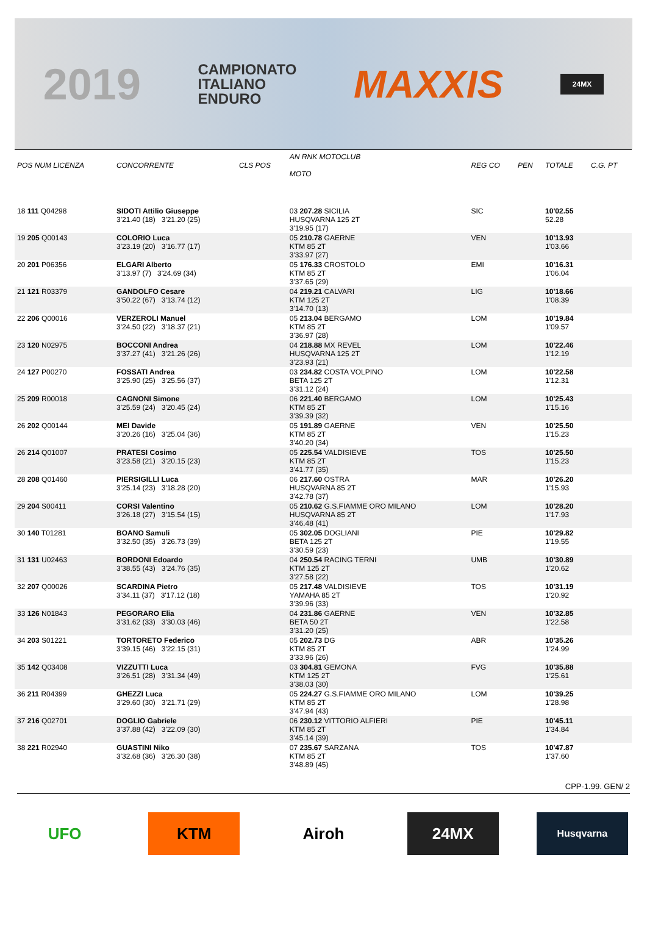2019
CAMPIONATO
ITALIANO
ENDURO
MAXXIS
24MX
| POS NUM LICENZA | CONCORRENTE | CLS POS | AN RNK MOTOCLUB MOTO | REG CO | PEN | TOTALE | C.G. PT |
| --- | --- | --- | --- | --- | --- | --- | --- |
| 18 111 Q04298 | SIDOTI Attilio Giuseppe 3'21.40 (18) 3'21.20 (25) | | 03 207.28 SICILIA HUSQVARNA 125 2T 3'19.95 (17) | SIC | | 10'02.55 52.28 | |
| 19 205 Q00143 | COLORIO Luca 3'23.19 (20) 3'16.77 (17) | | 05 210.78 GAERNE KTM 85 2T 3'33.97 (27) | VEN | | 10'13.93 1'03.66 | |
| 20 201 P06356 | ELGARI Alberto 3'13.97 (7) 3'24.69 (34) | | 05 176.33 CROSTOLO KTM 85 2T 3'37.65 (29) | EMI | | 10'16.31 1'06.04 | |
| 21 121 R03379 | GANDOLFO Cesare 3'50.22 (67) 3'13.74 (12) | | 04 219.21 CALVARI KTM 125 2T 3'14.70 (13) | LIG | | 10'18.66 1'08.39 | |
| 22 206 Q00016 | VERZEROLI Manuel 3'24.50 (22) 3'18.37 (21) | | 05 213.04 BERGAMO KTM 85 2T 3'36.97 (28) | LOM | | 10'19.84 1'09.57 | |
| 23 120 N02975 | BOCCONI Andrea 3'37.27 (41) 3'21.26 (26) | | 04 218.88 MX REVEL HUSQVARNA 125 2T 3'23.93 (21) | LOM | | 10'22.46 1'12.19 | |
| 24 127 P00270 | FOSSATI Andrea 3'25.90 (25) 3'25.56 (37) | | 03 234.82 COSTA VOLPINO BETA 125 2T 3'31.12 (24) | LOM | | 10'22.58 1'12.31 | |
| 25 209 R00018 | CAGNONI Simone 3'25.59 (24) 3'20.45 (24) | | 06 221.40 BERGAMO KTM 85 2T 3'39.39 (32) | LOM | | 10'25.43 1'15.16 | |
| 26 202 Q00144 | MEI Davide 3'20.26 (16) 3'25.04 (36) | | 05 191.89 GAERNE KTM 85 2T 3'40.20 (34) | VEN | | 10'25.50 1'15.23 | |
| 26 214 Q01007 | PRATESI Cosimo 3'23.58 (21) 3'20.15 (23) | | 05 225.54 VALDISIEVE KTM 85 2T 3'41.77 (35) | TOS | | 10'25.50 1'15.23 | |
| 28 208 Q01460 | PIERSIGILLI Luca 3'25.14 (23) 3'18.28 (20) | | 06 217.60 OSTRA HUSQVARNA 85 2T 3'42.78 (37) | MAR | | 10'26.20 1'15.93 | |
| 29 204 S00411 | CORSI Valentino 3'26.18 (27) 3'15.54 (15) | | 05 210.62 G.S.FIAMME ORO MILANO HUSQVARNA 85 2T 3'46.48 (41) | LOM | | 10'28.20 1'17.93 | |
| 30 140 T01281 | BOANO Samuli 3'32.50 (35) 3'26.73 (39) | | 05 302.05 DOGLIANI BETA 125 2T 3'30.59 (23) | PIE | | 10'29.82 1'19.55 | |
| 31 131 U02463 | BORDONI Edoardo 3'38.55 (43) 3'24.76 (35) | | 04 250.54 RACING TERNI KTM 125 2T 3'27.58 (22) | UMB | | 10'30.89 1'20.62 | |
| 32 207 Q00026 | SCARDINA Pietro 3'34.11 (37) 3'17.12 (18) | | 05 217.48 VALDISIEVE YAMAHA 85 2T 3'39.96 (33) | TOS | | 10'31.19 1'20.92 | |
| 33 126 N01843 | PEGORARO Elia 3'31.62 (33) 3'30.03 (46) | | 04 231.86 GAERNE BETA 50 2T 3'31.20 (25) | VEN | | 10'32.85 1'22.58 | |
| 34 203 S01221 | TORTORETO Federico 3'39.15 (46) 3'22.15 (31) | | 05 202.73 DG KTM 85 2T 3'33.96 (26) | ABR | | 10'35.26 1'24.99 | |
| 35 142 Q03408 | VIZZUTTI Luca 3'26.51 (28) 3'31.34 (49) | | 03 304.81 GEMONA KTM 125 2T 3'38.03 (30) | FVG | | 10'35.88 1'25.61 | |
| 36 211 R04399 | GHEZZI Luca 3'29.60 (30) 3'21.71 (29) | | 05 224.27 G.S.FIAMME ORO MILANO KTM 85 2T 3'47.94 (43) | LOM | | 10'39.25 1'28.98 | |
| 37 216 Q02701 | DOGLIO Gabriele 3'37.88 (42) 3'22.09 (30) | | 06 230.12 VITTORIO ALFIERI KTM 85 2T 3'45.14 (39) | PIE | | 10'45.11 1'34.84 | |
| 38 221 R02940 | GUASTINI Niko 3'32.68 (36) 3'26.30 (38) | | 07 235.67 SARZANA KTM 85 2T 3'48.89 (45) | TOS | | 10'47.87 1'37.60 | |
CPP-1.99. GEN/ 2
UFO KTM Airoh 24MX
Husqvarna